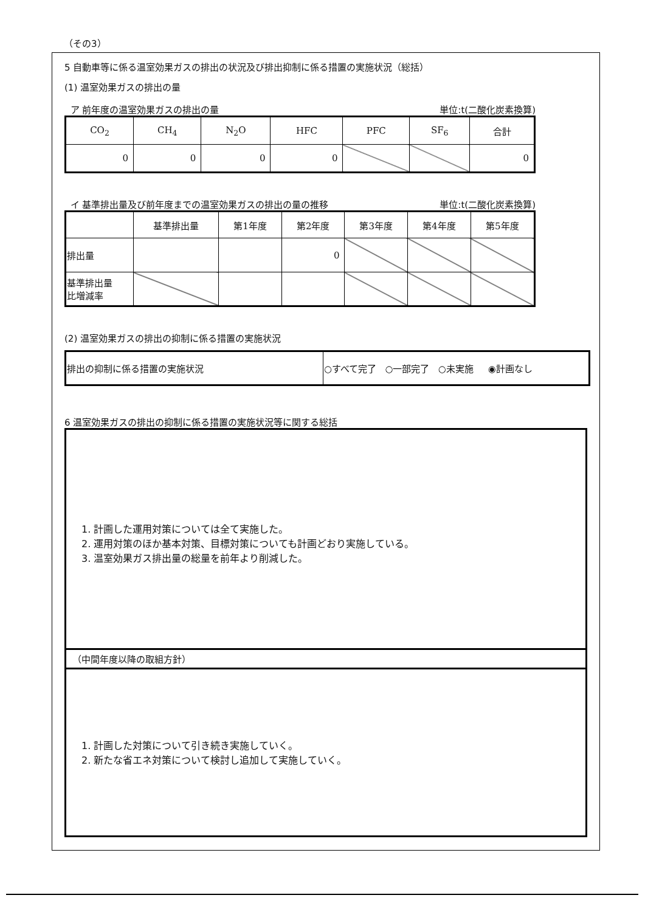（その3）
5 自動車等に係る温室効果ガスの排出の状況及び排出抑制に係る措置の実施状況（総括）
(1) 温室効果ガスの排出の量
ア 前年度の温室効果ガスの排出の量 単位:t(二酸化炭素換算)
| CO<sub>2</sub> | CH<sub>4</sub> | N<sub>2</sub>O | HFC | PFC | SF<sub>6</sub> | 合計 |
| --- | --- | --- | --- | --- | --- | --- |
| 0 | 0 | 0 | 0 | | | 0 |
イ 基準排出量及び前年度までの温室効果ガスの排出の量の推移 単位:t(二酸化炭素換算)
| | 基準排出量 | 第1年度 | 第2年度 | 第3年度 | 第4年度 | 第5年度 |
| --- | --- | --- | --- | --- | --- | --- |
| 排出量 | | | 0 | | | |
| 基準排出量 比増減率 | | | | | | |
(2) 温室効果ガスの排出の抑制に係る措置の実施状況
| 排出の抑制に係る措置の実施状況 | ○すべて完了 ○一部完了 ○未実施 ◉計画なし |
6 温室効果ガスの排出の抑制に係る措置の実施状況等に関する総括
1. 計画した運用対策については全て実施した。
2. 運用対策のほか基本対策、目標対策についても計画どおり実施している。
3. 温室効果ガス排出量の総量を前年より削減した。
（中間年度以降の取組方針）
1. 計画した対策について引き続き実施していく。
2. 新たな省エネ対策について検討し追加して実施していく。